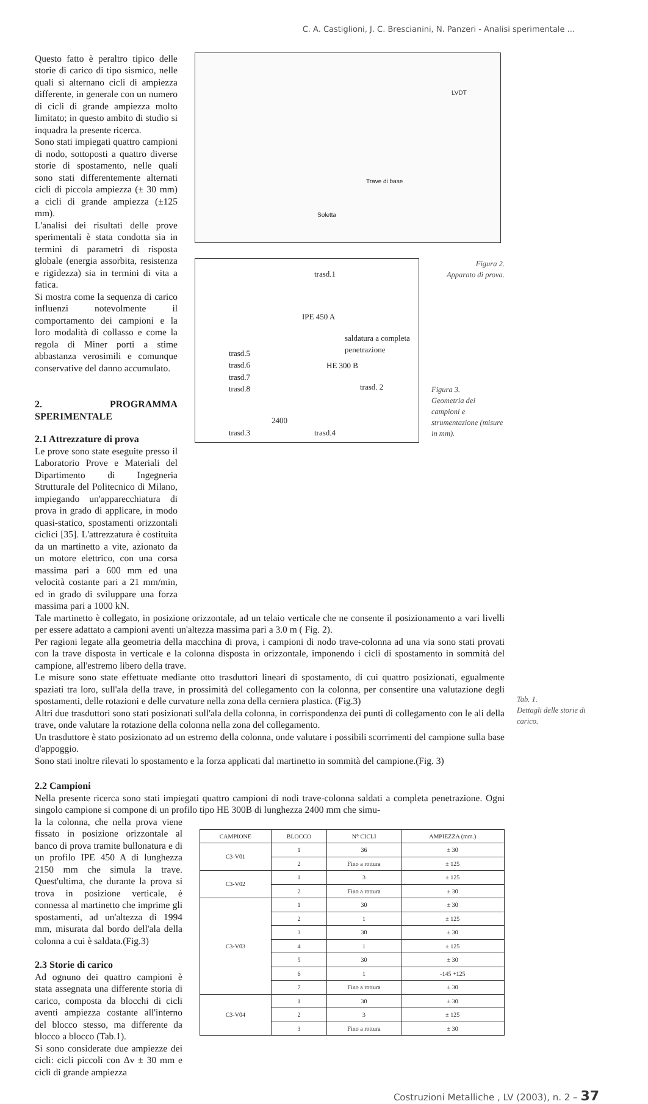C. A. Castiglioni, J. C. Brescianini, N. Panzeri - Analisi sperimentale ...
Questo fatto è peraltro tipico delle storie di carico di tipo sismico, nelle quali si alternano cicli di ampiezza differente, in generale con un numero di cicli di grande ampiezza molto limitato; in questo ambito di studio si inquadra la presente ricerca.
Sono stati impiegati quattro campioni di nodo, sottoposti a quattro diverse storie di spostamento, nelle quali sono stati differentemente alternati cicli di piccola ampiezza (± 30 mm) a cicli di grande ampiezza (±125 mm).
L'analisi dei risultati delle prove sperimentali è stata condotta sia in termini di parametri di risposta globale (energia assorbita, resistenza e rigidezza) sia in termini di vita a fatica.
Si mostra come la sequenza di carico influenzi notevolmente il comportamento dei campioni e la loro modalità di collasso e come la regola di Miner porti a stime abbastanza verosimili e comunque conservative del danno accumulato.
2. PROGRAMMA SPERIMENTALE
2.1 Attrezzature di prova
Le prove sono state eseguite presso il Laboratorio Prove e Materiali del Dipartimento di Ingegneria Strutturale del Politecnico di Milano, impiegando un'apparecchiatura di prova in grado di applicare, in modo quasi-statico, spostamenti orizzontali ciclici [35]. L'attrezzatura è costituita da un martinetto a vite, azionato da un motore elettrico, con una corsa massima pari a 600 mm ed una velocità costante pari a 21 mm/min, ed in grado di sviluppare una forza massima pari a 1000 kN.
LVDT
Trave di base
Soletta
trasd.1
IPE 450 A
saldatura a completa penetrazione
trasd.5
trasd.6
trasd.7
trasd.8
HE 300 B
trasd. 2
2400
trasd.3 trasd.4
Figura 2.
Apparato di prova.
Figura 3.
Geometria dei campioni e strumentazione (misure in mm).
Tale martinetto è collegato, in posizione orizzontale, ad un telaio verticale che ne consente il posizionamento a vari livelli per essere adattato a campioni aventi un'altezza massima pari a 3.0 m ( Fig. 2).
Per ragioni legate alla geometria della macchina di prova, i campioni di nodo trave-colonna ad una via sono stati provati con la trave disposta in verticale e la colonna disposta in orizzontale, imponendo i cicli di spostamento in sommità del campione, all'estremo libero della trave.
Le misure sono state effettuate mediante otto trasduttori lineari di spostamento, di cui quattro posizionati, egualmente spaziati tra loro, sull'ala della trave, in prossimità del collegamento con la colonna, per consentire una valutazione degli spostamenti, delle rotazioni e delle curvature nella zona della cerniera plastica. (Fig.3)
Altri due trasduttori sono stati posizionati sull'ala della colonna, in corrispondenza dei punti di collegamento con le ali della trave, onde valutare la rotazione della colonna nella zona del collegamento.
Un trasduttore è stato posizionato ad un estremo della colonna, onde valutare i possibili scorrimenti del campione sulla base d'appoggio.
Sono stati inoltre rilevati lo spostamento e la forza applicati dal martinetto in sommità del campione.(Fig. 3)
2.2 Campioni
Nella presente ricerca sono stati impiegati quattro campioni di nodi trave-colonna saldati a completa penetrazione. Ogni singolo campione si compone di un profilo tipo HE 300B di lunghezza 2400 mm che simu-
Tab. 1.
Dettagli delle storie di carico.
la la colonna, che nella prova viene fissato in posizione orizzontale al banco di prova tramite bullonatura e di un profilo IPE 450 A di lunghezza 2150 mm che simula la trave. Quest'ultima, che durante la prova si trova in posizione verticale, è connessa al martinetto che imprime gli spostamenti, ad un'altezza di 1994 mm, misurata dal bordo dell'ala della colonna a cui è saldata.(Fig.3)
2.3 Storie di carico
Ad ognuno dei quattro campioni è stata assegnata una differente storia di carico, composta da blocchi di cicli aventi ampiezza costante all'interno del blocco stesso, ma differente da blocco a blocco (Tab.1).
Si sono considerate due ampiezze dei cicli: cicli piccoli con Δv ± 30 mm e cicli di grande ampiezza
| CAMPIONE | BLOCCO | N° CICLI | AMPIEZZA (mm.) |
| --- | --- | --- | --- |
| C3-V01 | 1 | 36 | ± 30 |
| | 2 | Fino a rottura | ± 125 |
| C3-V02 | 1 | 3 | ± 125 |
| | 2 | Fino a rottura | ± 30 |
| C3-V03 | 1 | 30 | ± 30 |
| | 2 | 1 | ± 125 |
| | 3 | 30 | ± 30 |
| | 4 | 1 | ± 125 |
| | 5 | 30 | ± 30 |
| | 6 | 1 | -145 +125 |
| | 7 | Fino a rottura | ± 30 |
| C3-V04 | 1 | 30 | ± 30 |
| | 2 | 3 | ± 125 |
| | 3 | Fino a rottura | ± 30 |
Costruzioni Metalliche , LV (2003), n. 2 – 37